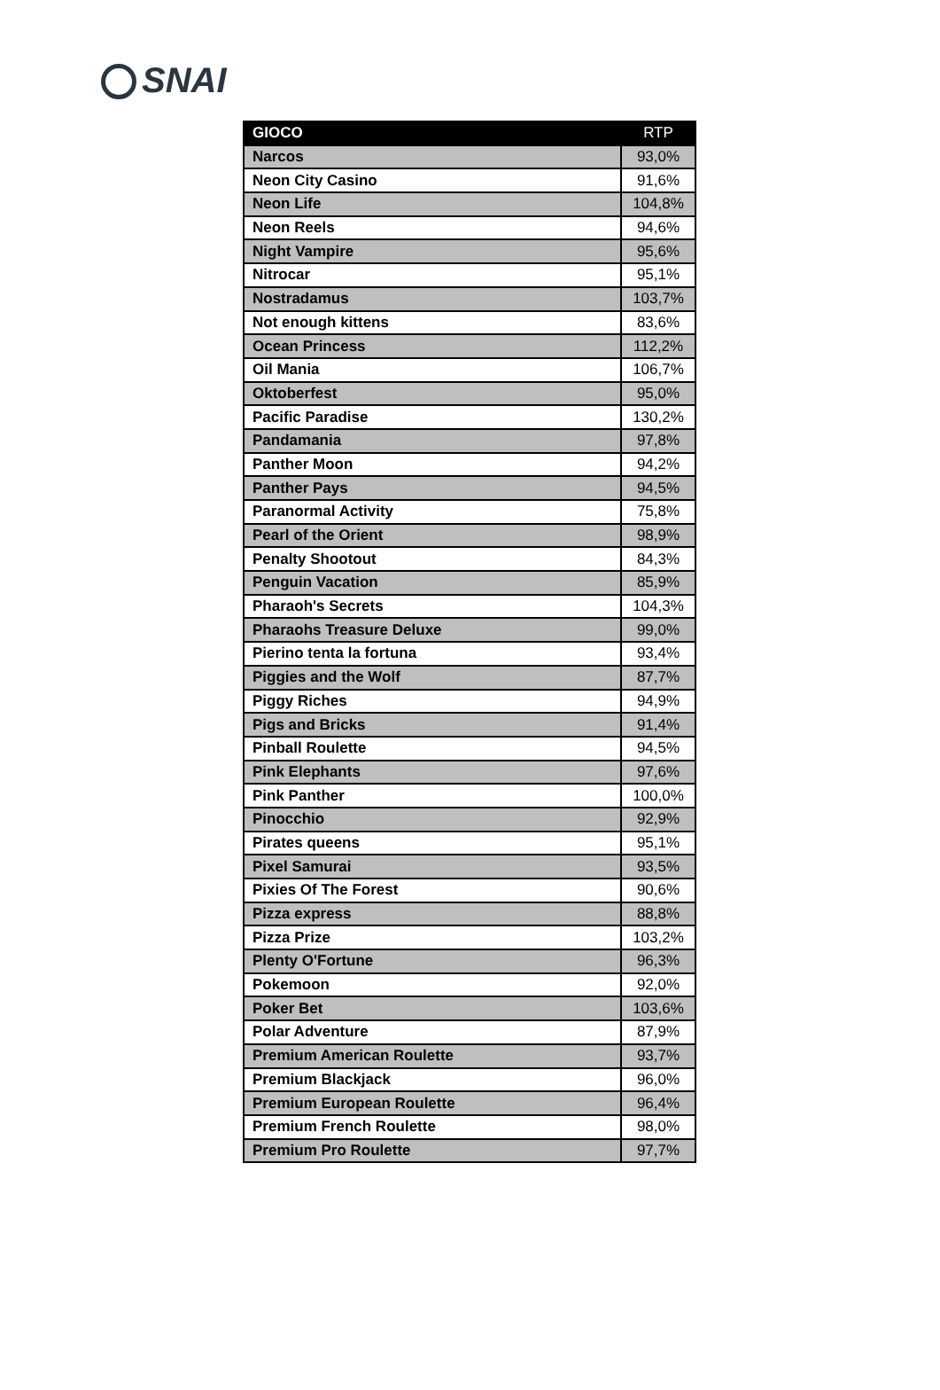SNAI
| GIOCO | RTP |
| --- | --- |
| Narcos | 93,0% |
| Neon City Casino | 91,6% |
| Neon Life | 104,8% |
| Neon Reels | 94,6% |
| Night Vampire | 95,6% |
| Nitrocar | 95,1% |
| Nostradamus | 103,7% |
| Not enough kittens | 83,6% |
| Ocean Princess | 112,2% |
| Oil Mania | 106,7% |
| Oktoberfest | 95,0% |
| Pacific Paradise | 130,2% |
| Pandamania | 97,8% |
| Panther Moon | 94,2% |
| Panther Pays | 94,5% |
| Paranormal Activity | 75,8% |
| Pearl of the Orient | 98,9% |
| Penalty Shootout | 84,3% |
| Penguin Vacation | 85,9% |
| Pharaoh's Secrets | 104,3% |
| Pharaohs Treasure Deluxe | 99,0% |
| Pierino tenta la fortuna | 93,4% |
| Piggies and the Wolf | 87,7% |
| Piggy Riches | 94,9% |
| Pigs and Bricks | 91,4% |
| Pinball Roulette | 94,5% |
| Pink Elephants | 97,6% |
| Pink Panther | 100,0% |
| Pinocchio | 92,9% |
| Pirates queens | 95,1% |
| Pixel Samurai | 93,5% |
| Pixies Of The Forest | 90,6% |
| Pizza express | 88,8% |
| Pizza Prize | 103,2% |
| Plenty O'Fortune | 96,3% |
| Pokemoon | 92,0% |
| Poker Bet | 103,6% |
| Polar Adventure | 87,9% |
| Premium American Roulette | 93,7% |
| Premium Blackjack | 96,0% |
| Premium European Roulette | 96,4% |
| Premium French Roulette | 98,0% |
| Premium Pro Roulette | 97,7% |